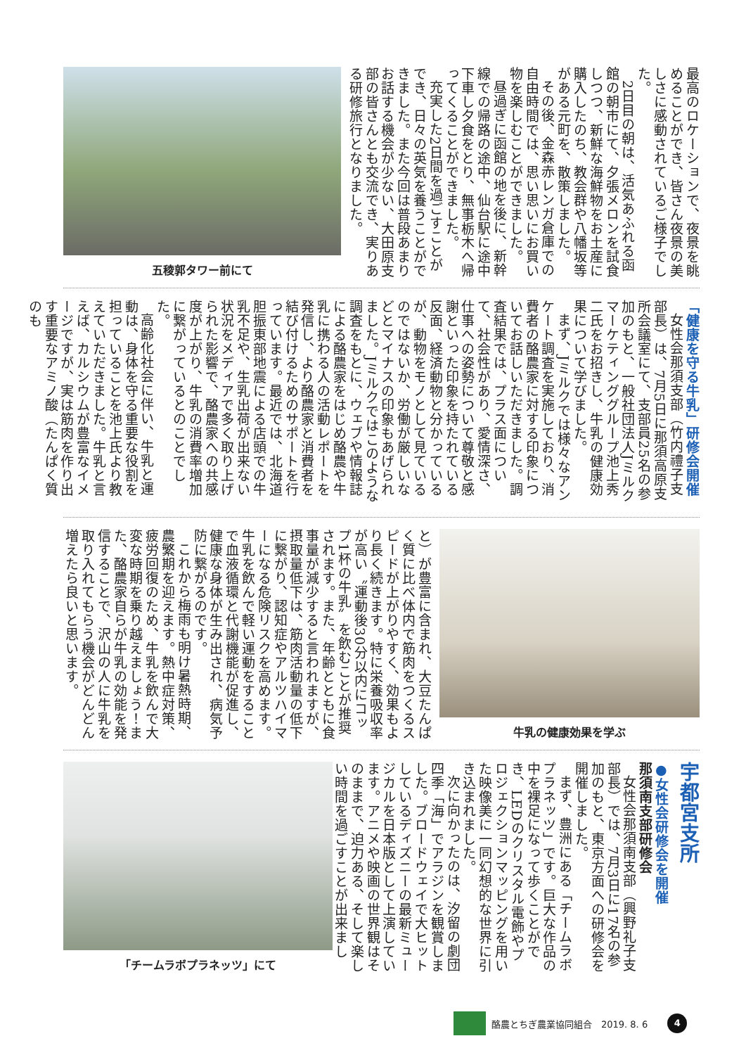最高のロケーションで、夜景を眺めることができ、皆さん夜景の美しさに感動されているご様子でした。
2日目の朝は、活気あふれる函館の朝市にて、夕張メロンを試食しつつ、新鮮な海鮮物をお土産に購入したのち、教会群や八幡坂等がある元町を、散策しました。
その後、金森赤レンガ倉庫での自由時間では、思い思いにお買い物を楽しむことができました。
昼過ぎに函館の地を後に、新幹線での帰路の途中、仙台駅に途中下車し夕食をとり、無事栃木へ帰ってくることができました。
充実した2日間を過ごすことができ、日々の英気を養うことができました。また今回は普段あまりお話する機会が少ない、大田原支部の皆さんとも交流でき、実りある研修旅行となりました。
五稜郭タワー前にて
「健康を守る牛乳」研修会開催
女性会那須支部（竹内禮子支部長）は、7月5日に那須高原支所会議室にて、支部員25名の参加のもと、一般社団法人Jミルクマーケティンググループ池上秀二氏をお招きし、牛乳の健康効果について学びました。
まず、Jミルクでは様々なアンケート調査を実施しており、消費者の酪農家に対する印象についてお話しいただきました。調査結果では、プラス面について、社会性があり、愛情深さ、仕事への姿勢について尊敬と感謝といった印象を持たれている反面、経済動物と分かっているが、動物をモノとして見ているのではないか、労働が厳しいなどとマイナスの印象もあげられました。Jミルクではこのような調査をもとに、ウェブや情報誌による酪農家をはじめ酪農や牛乳に携わる人の活動レポートを発信し、より酪農家と消費者を結び付けるためのサポートを行っています。最近では、北海道胆振東部地震による店頭での牛乳不足や、生乳出荷が出来ない状況をメディアで多く取り上げられた影響で、酪農家への共感度が上がり、牛乳の消費率増加に繋がっているとのことでした。
高齢化社会に伴い、牛乳と運動は、身体を守る重要な役割を担っていることを池上氏より教えていただきました。牛乳と言えば、カルシウムが豊富なイメージですが、実は筋肉を作り出す重要なアミノ酸（たんぱく質のも
牛乳の健康効果を学ぶ
と）が豊富に含まれ、大豆たんぱく質に比べ体内で筋肉をつくるスピードが上がりやすく、効果もより長く続きます。特に栄養吸収率が高い〝運動後30分以内にコップ1杯の牛乳〟を飲むことが推奨されます。また、年齢とともに食事量が減少すると言われますが、摂取量低下は、筋肉活動量の低下に繋がり、認知症やアルツハイマーになる危険リスクを高めます。牛乳を飲んで軽い運動をすることで血液循環と代謝機能が促進し、健康な身体が生み出され、病気予防に繋がるのです。
これから梅雨も明け暑熱時期、農繁期を迎えます。熱中症対策、疲労回復のため、牛乳を飲んで大変な時期を乗り越えましょう！また、酪農家自らが牛乳の効能を発信することで、沢山の人に牛乳を取り入れてもらう機会がどんどん増えたら良いと思います。
宇都宮支所
●女性会研修会を開催
那須南支部研修会
女性会那須南支部（興野礼子支部長）では、7月3日に17名の参加のもと、東京方面への研修会を開催しました。
まず、豊洲にある「チームラボプラネッツ」です。巨大な作品の中を裸足になって歩くことができ、LEDのクリスタル電飾やプロジェクションマッピングを用いた映像美に一同幻想的な世界に引き込まれました。
次に向かったのは、汐留の劇団四季「海」でアラジンを観賞しました。ブロードウェイで大ヒットしているディズニーの最新ミュージカルを日本版として上演しています。アニメや映画の世界観はそのままで、迫力ある、そして楽しい時間を過ごすことが出来まし
「チームラボプラネッツ」にて
酪農とちぎ農業協同組合　2019. 8. 6
4